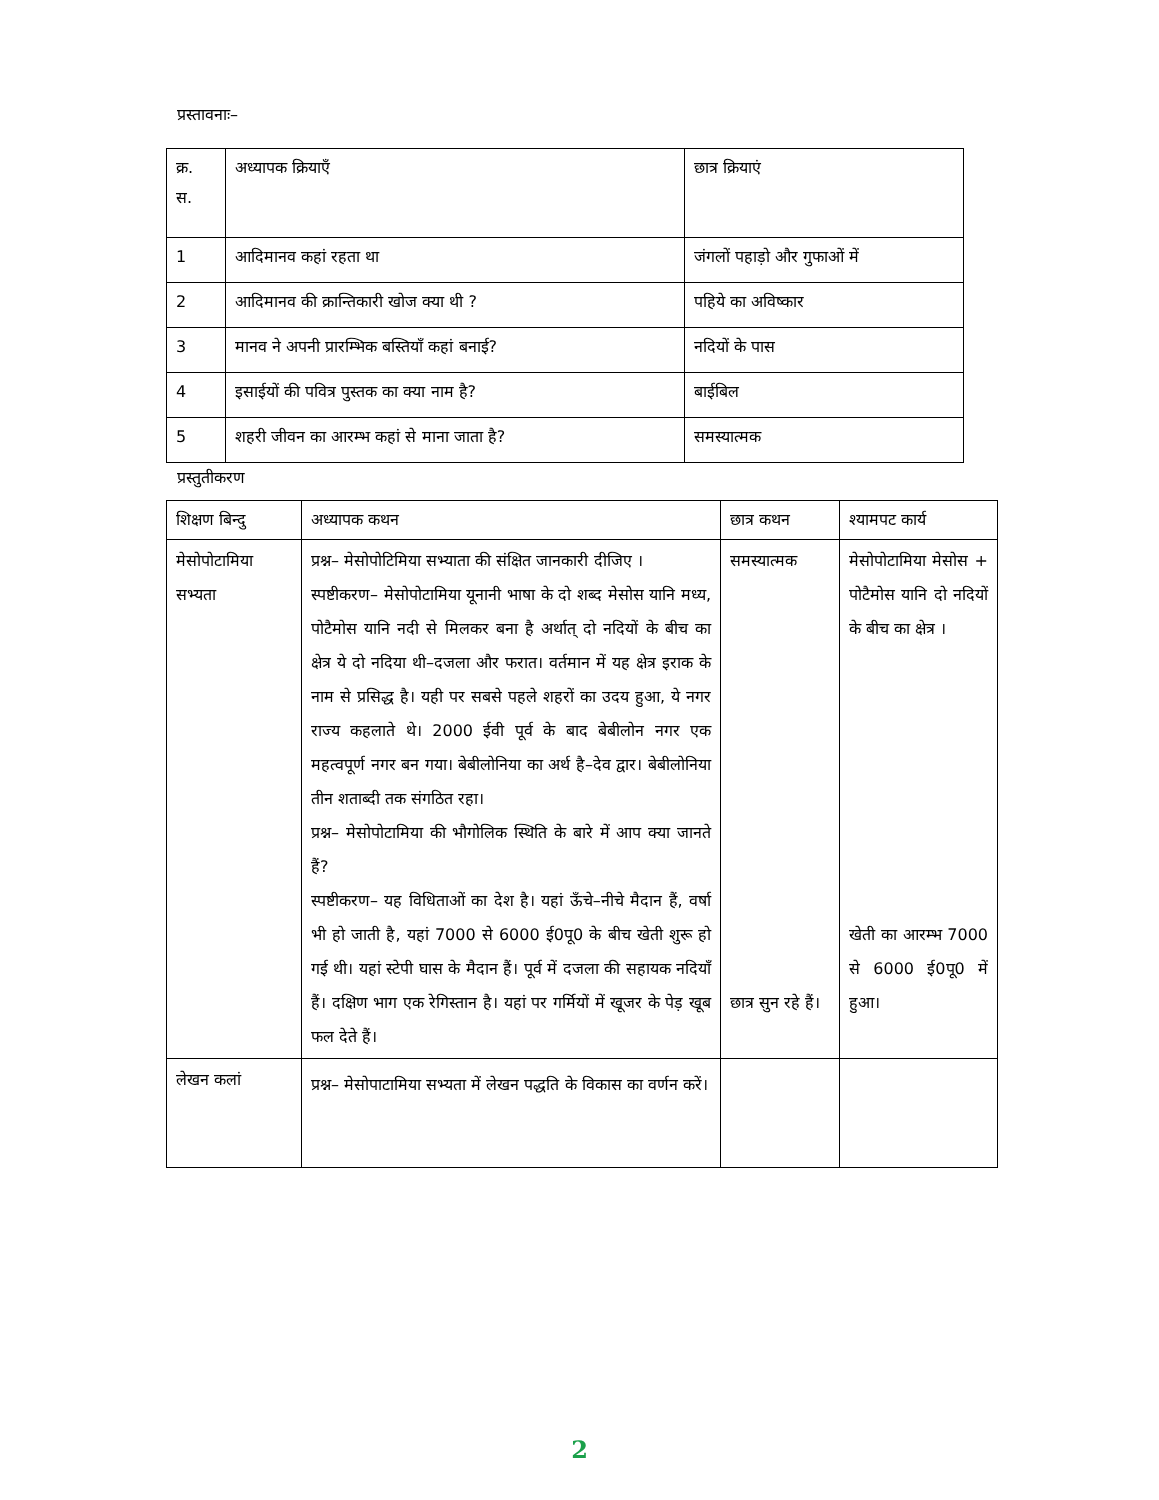प्रस्तावनाः–
| क्र. स. | अध्यापक क्रियाएँ | छात्र क्रियाएं |
| --- | --- | --- |
| 1 | आदिमानव कहां रहता था | जंगलों पहाड़ो और गुफाओं में |
| 2 | आदिमानव की क्रान्तिकारी खोज क्या थी ? | पहिये का अविष्कार |
| 3 | मानव ने अपनी प्रारम्भिक बस्तियाँ कहां बनाई? | नदियों के पास |
| 4 | इसाईयों की पवित्र पुस्तक का क्या नाम है? | बाईबिल |
| 5 | शहरी जीवन का आरम्भ कहां से माना जाता है? | समस्यात्मक |
प्रस्तुतीकरण
| शिक्षण बिन्दु | अध्यापक कथन | छात्र कथन | श्यामपट कार्य |
| --- | --- | --- | --- |
| मेसोपोटामिया सभ्यता | प्रश्न– मेसोपोटिमिया सभ्याता की संक्षित जानकारी दीजिए । स्पष्टीकरण– मेसोपोटामिया यूनानी भाषा के दो शब्द मेसोस यानि मध्य, पोटैमोस यानि नदी से मिलकर बना है अर्थात् दो नदियों के बीच का क्षेत्र ये दो नदिया थी–दजला और फरात। वर्तमान में यह क्षेत्र इराक के नाम से प्रसिद्ध है। यही पर सबसे पहले शहरों का उदय हुआ, ये नगर राज्य कहलाते थे। 2000 ईवी पूर्व के बाद बेबीलोन नगर एक महत्वपूर्ण नगर बन गया। बेबीलोनिया का अर्थ है–देव द्वार। बेबीलोनिया तीन शताब्दी तक संगठित रहा। प्रश्न– मेसोपोटामिया की भौगोलिक स्थिति के बारे में आप क्या जानते हैं? स्पष्टीकरण– यह विधिताओं का देश है। यहां ऊँचे–नीचे मैदान हैं, वर्षा भी हो जाती है, यहां 7000 से 6000 ई0पू0 के बीच खेती शुरू हो गई थी। यहां स्टेपी घास के मैदान हैं। पूर्व में दजला की सहायक नदियाँ हैं। दक्षिण भाग एक रेगिस्तान है। यहां पर गर्मियों में खूजर के पेड़ खूब फल देते हैं। | समस्यात्मक छात्र सुन रहे हैं। | मेसोपोटामिया मेसोस + पोटैमोस यानि दो नदियों के बीच का क्षेत्र । खेती का आरम्भ 7000 से 6000 ई0पू0 में हुआ। |
| लेखन कलां | प्रश्न– मेसोपाटामिया सभ्यता में लेखन पद्धति के विकास का वर्णन करें। | | |
2